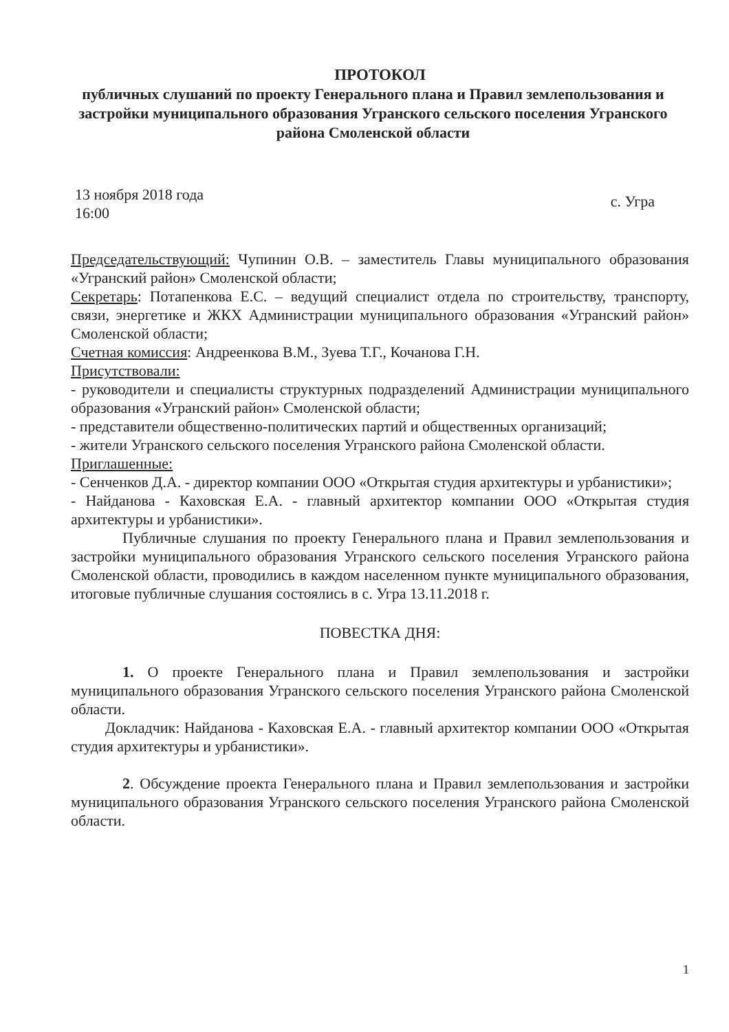ПРОТОКОЛ
публичных слушаний по проекту Генерального плана и Правил землепользования и застройки муниципального образования Угранского сельского поселения Угранского района Смоленской области
13 ноября 2018 года
16:00
с. Угра
Председательствующий: Чупинин О.В. – заместитель Главы муниципального образования «Угранский район» Смоленской области;
Секретарь: Потапенкова Е.С. – ведущий специалист отдела по строительству, транспорту, связи, энергетике и ЖКХ Администрации муниципального образования «Угранский район» Смоленской области;
Счетная комиссия: Андреенкова В.М., Зуева Т.Г., Кочанова Г.Н.
Присутствовали:
- руководители и специалисты структурных подразделений Администрации муниципального образования «Угранский район» Смоленской области;
- представители общественно-политических партий и общественных организаций;
- жители Угранского сельского поселения Угранского района Смоленской области.
Приглашенные:
- Сенченков Д.А. - директор компании ООО «Открытая студия архитектуры и урбанистики»;
- Найданова - Каховская Е.А. - главный архитектор компании ООО «Открытая студия архитектуры и урбанистики».
Публичные слушания по проекту Генерального плана и Правил землепользования и застройки муниципального образования Угранского сельского поселения Угранского района Смоленской области, проводились в каждом населенном пункте муниципального образования, итоговые публичные слушания состоялись в с. Угра 13.11.2018 г.
ПОВЕСТКА ДНЯ:
1. О проекте Генерального плана и Правил землепользования и застройки муниципального образования Угранского сельского поселения Угранского района Смоленской области.
Докладчик: Найданова - Каховская Е.А. - главный архитектор компании ООО «Открытая студия архитектуры и урбанистики».
2. Обсуждение проекта Генерального плана и Правил землепользования и застройки муниципального образования Угранского сельского поселения Угранского района Смоленской области.
1